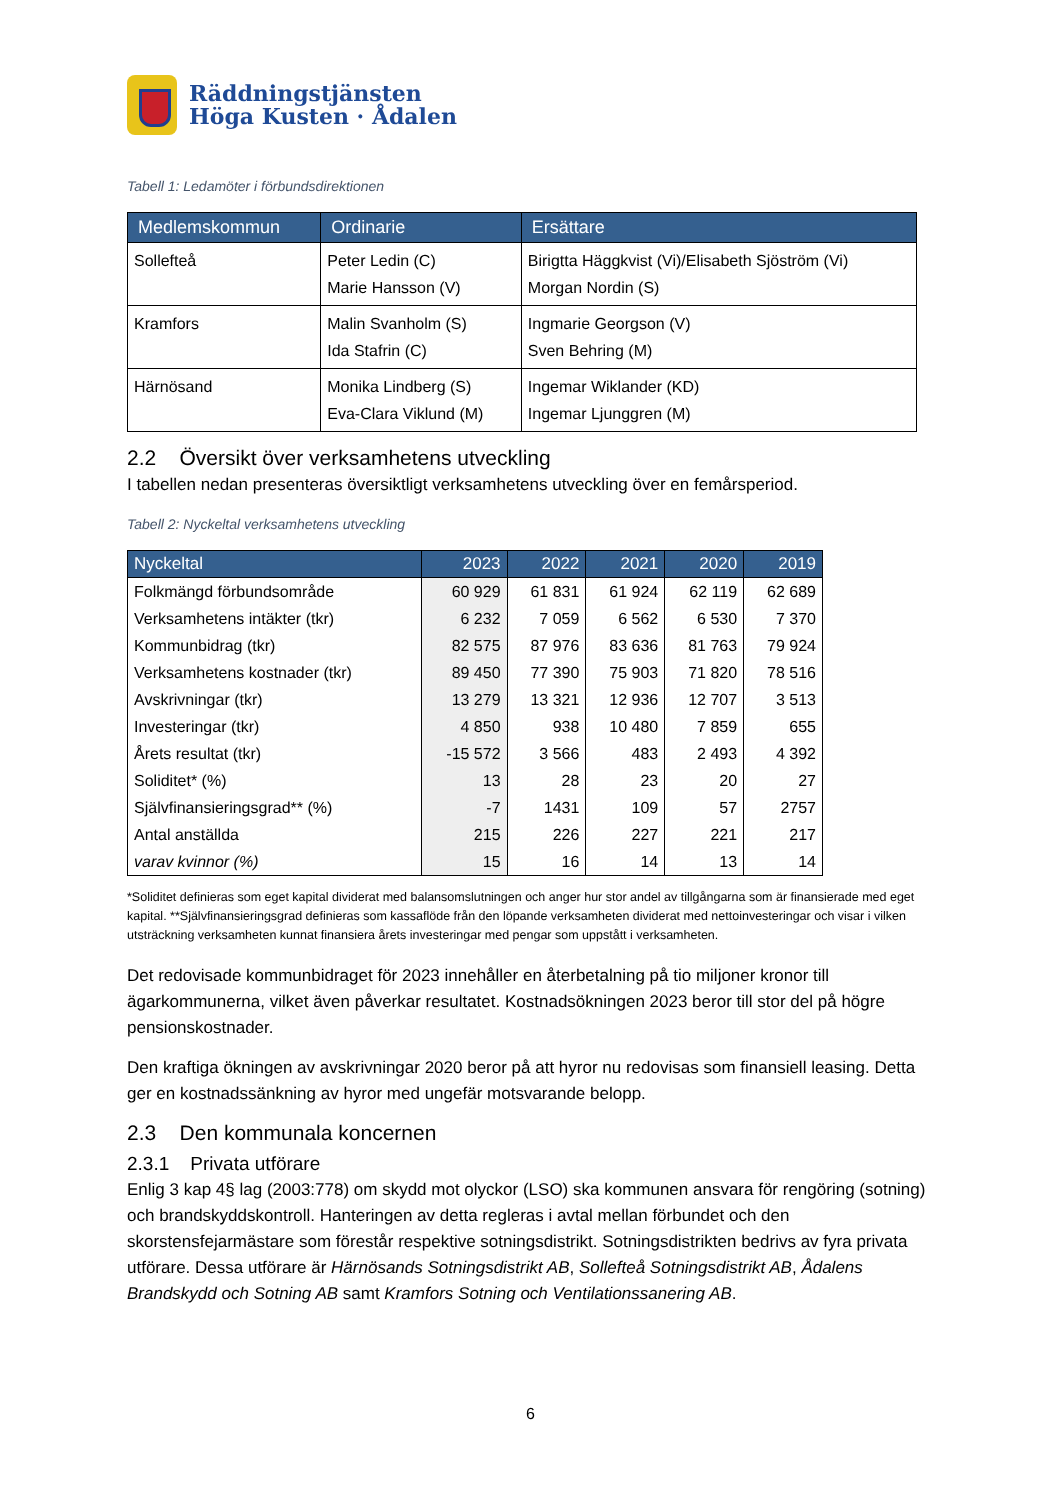Räddningstjänsten
Höga Kusten · Ådalen
Tabell 1: Ledamöter i förbundsdirektionen
| Medlemskommun | Ordinarie | Ersättare |
| --- | --- | --- |
| Sollefteå | Peter Ledin (C) Marie Hansson (V) | Birigtta Häggkvist (Vi)/Elisabeth Sjöström (Vi) Morgan Nordin (S) |
| Kramfors | Malin Svanholm (S) Ida Stafrin (C) | Ingmarie Georgson (V) Sven Behring (M) |
| Härnösand | Monika Lindberg (S) Eva-Clara Viklund (M) | Ingemar Wiklander (KD) Ingemar Ljunggren (M) |
2.2 Översikt över verksamhetens utveckling
I tabellen nedan presenteras översiktligt verksamhetens utveckling över en femårsperiod.
Tabell 2: Nyckeltal verksamhetens utveckling
| Nyckeltal | 2023 | 2022 | 2021 | 2020 | 2019 |
| --- | --- | --- | --- | --- | --- |
| Folkmängd förbundsområde | 60 929 | 61 831 | 61 924 | 62 119 | 62 689 |
| Verksamhetens intäkter (tkr) | 6 232 | 7 059 | 6 562 | 6 530 | 7 370 |
| Kommunbidrag (tkr) | 82 575 | 87 976 | 83 636 | 81 763 | 79 924 |
| Verksamhetens kostnader (tkr) | 89 450 | 77 390 | 75 903 | 71 820 | 78 516 |
| Avskrivningar (tkr) | 13 279 | 13 321 | 12 936 | 12 707 | 3 513 |
| Investeringar (tkr) | 4 850 | 938 | 10 480 | 7 859 | 655 |
| Årets resultat (tkr) | -15 572 | 3 566 | 483 | 2 493 | 4 392 |
| Soliditet* (%) | 13 | 28 | 23 | 20 | 27 |
| Självfinansieringsgrad** (%) | -7 | 1431 | 109 | 57 | 2757 |
| Antal anställda | 215 | 226 | 227 | 221 | 217 |
| varav kvinnor (%) | 15 | 16 | 14 | 13 | 14 |
*Soliditet definieras som eget kapital dividerat med balansomslutningen och anger hur stor andel av tillgångarna som är finansierade med eget kapital. **Självfinansieringsgrad definieras som kassaflöde från den löpande verksamheten dividerat med nettoinvesteringar och visar i vilken utsträckning verksamheten kunnat finansiera årets investeringar med pengar som uppstått i verksamheten.
Det redovisade kommunbidraget för 2023 innehåller en återbetalning på tio miljoner kronor till ägarkommunerna, vilket även påverkar resultatet. Kostnadsökningen 2023 beror till stor del på högre pensionskostnader.
Den kraftiga ökningen av avskrivningar 2020 beror på att hyror nu redovisas som finansiell leasing. Detta ger en kostnadssänkning av hyror med ungefär motsvarande belopp.
2.3 Den kommunala koncernen
2.3.1 Privata utförare
Enlig 3 kap 4§ lag (2003:778) om skydd mot olyckor (LSO) ska kommunen ansvara för rengöring (sotning) och brandskyddskontroll. Hanteringen av detta regleras i avtal mellan förbundet och den skorstensfejarmästare som förestår respektive sotningsdistrikt. Sotningsdistrikten bedrivs av fyra privata utförare. Dessa utförare är Härnösands Sotningsdistrikt AB, Sollefteå Sotningsdistrikt AB, Ådalens Brandskydd och Sotning AB samt Kramfors Sotning och Ventilationssanering AB.
6